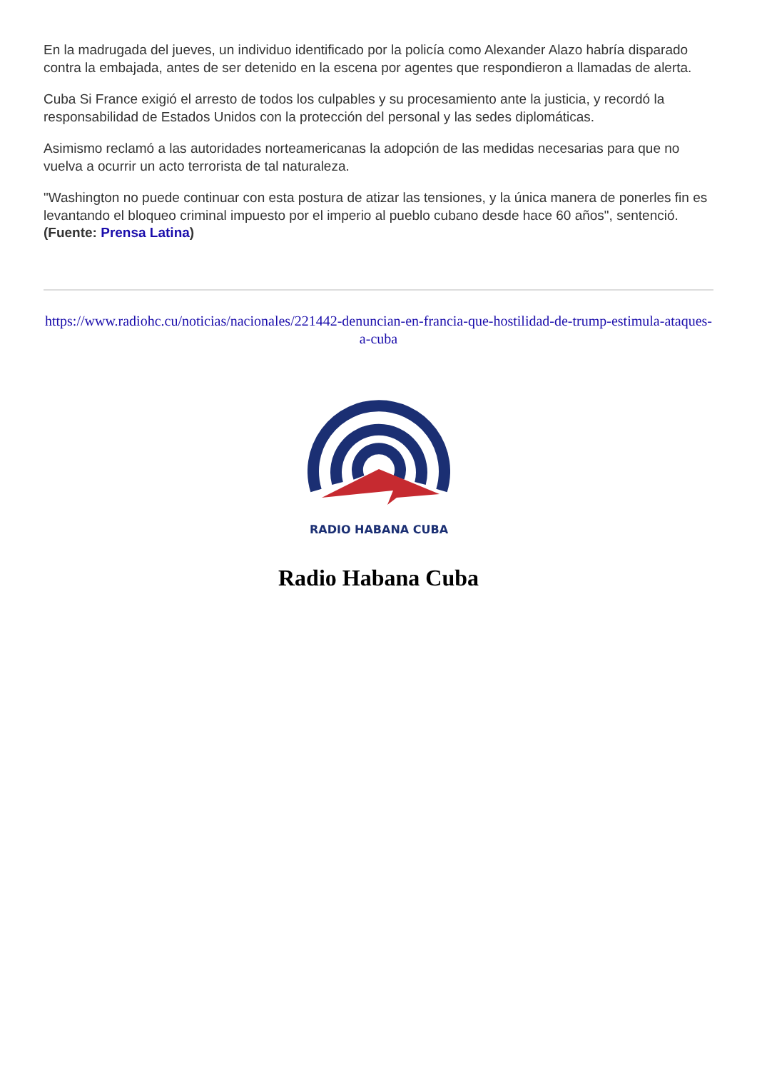En la madrugada del jueves, un individuo identificado por la policía como Alexander Alazo habría disparado contra la embajada, antes de ser detenido en la escena por agentes que respondieron a llamadas de alerta.
Cuba Si France exigió el arresto de todos los culpables y su procesamiento ante la justicia, y recordó la responsabilidad de Estados Unidos con la protección del personal y las sedes diplomáticas.
Asimismo reclamó a las autoridades norteamericanas la adopción de las medidas necesarias para que no vuelva a ocurrir un acto terrorista de tal naturaleza.
"Washington no puede continuar con esta postura de atizar las tensiones, y la única manera de ponerles fin es levantando el bloqueo criminal impuesto por el imperio al pueblo cubano desde hace 60 años", sentenció. (Fuente: Prensa Latina)
https://www.radiohc.cu/noticias/nacionales/221442-denuncian-en-francia-que-hostilidad-de-trump-estimula-ataques-a-cuba
RADIO HABANA CUBA
Radio Habana Cuba